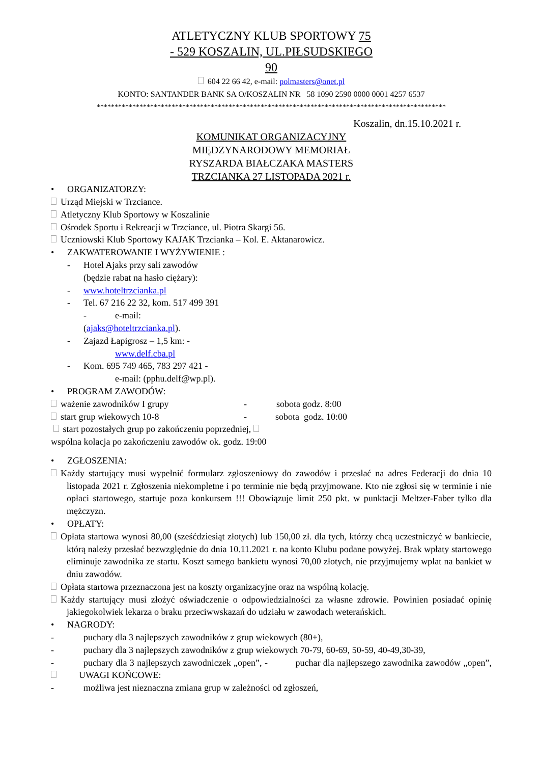ATLETYCZNY KLUB SPORTOWY 75
- 529 KOSZALIN, UL.PIŁSUDSKIEGO
90
604 22 66 42, e-mail: polmasters@onet.pl
KONTO: SANTANDER BANK SA O/KOSZALIN NR 58 1090 2590 0000 0001 4257 6537
**************************************************************************************************
Koszalin, dn.15.10.2021 r.
KOMUNIKAT ORGANIZACYJNY
MIĘDZYNARODOWY MEMORIAŁ
RYSZARDA BIAŁCZAKA MASTERS
TRZCIANKA 27 LISTOPADA 2021 r.
• ORGANIZATORZY:
Urząd Miejski w Trzciance.
Atletyczny Klub Sportowy w Koszalinie
Ośrodek Sportu i Rekreacji w Trzciance, ul. Piotra Skargi 56.
Uczniowski Klub Sportowy KAJAK Trzcianka – Kol. E. Aktanarowicz.
• ZAKWATEROWANIE I WYŻYWIENIE :
- Hotel Ajaks przy sali zawodów
(będzie rabat na hasło ciężary):
- www.hoteltrzcianka.pl
- Tel. 67 216 22 32, kom. 517 499 391
- e-mail:
(ajaks@hoteltrzcianka.pl).
- Zajazd Łapigrosz – 1,5 km: -
www.delf.cba.pl
- Kom. 695 749 465, 783 297 421 -
e-mail: (pphu.delf@wp.pl).
• PROGRAM ZAWODÓW:
ważenie zawodników I grupy - sobota godz. 8:00
start grup wiekowych 10-8 - sobota godz. 10:00
start pozostałych grup po zakończeniu poprzedniej,
wspólna kolacja po zakończeniu zawodów ok. godz. 19:00
• ZGŁOSZENIA:
Każdy startujący musi wypełnić formularz zgłoszeniowy do zawodów i przesłać na adres Federacji do dnia 10 listopada 2021 r. Zgłoszenia niekompletne i po terminie nie będą przyjmowane. Kto nie zgłosi się w terminie i nie opłaci startowego, startuje poza konkursem !!! Obowiązuje limit 250 pkt. w punktacji Meltzer-Faber tylko dla mężczyzn.
• OPŁATY:
Opłata startowa wynosi 80,00 (sześćdziesiąt złotych) lub 150,00 zł. dla tych, którzy chcą uczestniczyć w bankiecie, którą należy przesłać bezwzględnie do dnia 10.11.2021 r. na konto Klubu podane powyżej. Brak wpłaty startowego eliminuje zawodnika ze startu. Koszt samego bankietu wynosi 70,00 złotych, nie przyjmujemy wpłat na bankiet w dniu zawodów.
Opłata startowa przeznaczona jest na koszty organizacyjne oraz na wspólną kolację.
Każdy startujący musi złożyć oświadczenie o odpowiedzialności za własne zdrowie. Powinien posiadać opinię jakiegokolwiek lekarza o braku przeciwwskazań do udziału w zawodach weterańskich.
• NAGRODY:
- puchary dla 3 najlepszych zawodników z grup wiekowych (80+),
- puchary dla 3 najlepszych zawodników z grup wiekowych 70-79, 60-69, 50-59, 40-49,30-39,
- puchary dla 3 najlepszych zawodniczek „open”, - puchar dla najlepszego zawodnika zawodów „open”, UWAGI KOŃCOWE:
- możliwa jest nieznaczna zmiana grup w zależności od zgłoszeń,